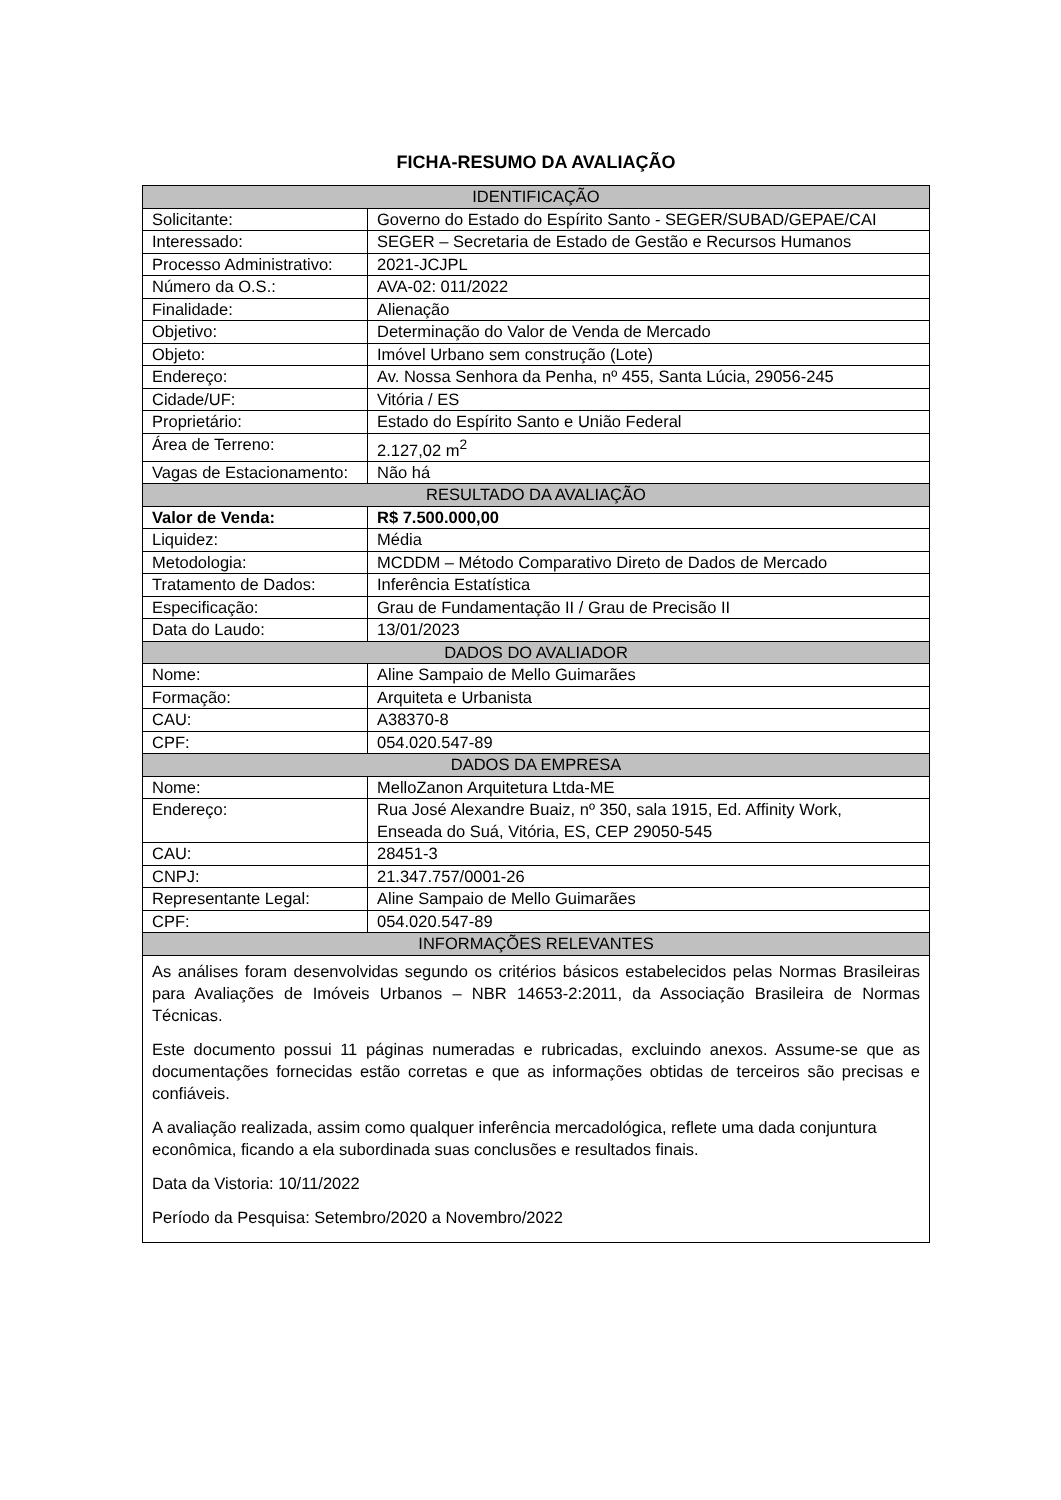FICHA-RESUMO DA AVALIAÇÃO
| IDENTIFICAÇÃO | |
| --- | --- |
| Solicitante: | Governo do Estado do Espírito Santo - SEGER/SUBAD/GEPAE/CAI |
| Interessado: | SEGER – Secretaria de Estado de Gestão e Recursos Humanos |
| Processo Administrativo: | 2021-JCJPL |
| Número da O.S.: | AVA-02: 011/2022 |
| Finalidade: | Alienação |
| Objetivo: | Determinação do Valor de Venda de Mercado |
| Objeto: | Imóvel Urbano sem construção (Lote) |
| Endereço: | Av. Nossa Senhora da Penha, nº 455, Santa Lúcia, 29056-245 |
| Cidade/UF: | Vitória / ES |
| Proprietário: | Estado do Espírito Santo e União Federal |
| Área de Terreno: | 2.127,02 m<sup>2</sup> |
| Vagas de Estacionamento: | Não há |
| RESULTADO DA AVALIAÇÃO | |
| Valor de Venda: | R$ 7.500.000,00 |
| Liquidez: | Média |
| Metodologia: | MCDDM – Método Comparativo Direto de Dados de Mercado |
| Tratamento de Dados: | Inferência Estatística |
| Especificação: | Grau de Fundamentação II / Grau de Precisão II |
| Data do Laudo: | 13/01/2023 |
| DADOS DO AVALIADOR | |
| Nome: | Aline Sampaio de Mello Guimarães |
| Formação: | Arquiteta e Urbanista |
| CAU: | A38370-8 |
| CPF: | 054.020.547-89 |
| DADOS DA EMPRESA | |
| Nome: | MelloZanon Arquitetura Ltda-ME |
| Endereço: | Rua José Alexandre Buaiz, nº 350, sala 1915, Ed. Affinity Work, Enseada do Suá, Vitória, ES, CEP 29050-545 |
| CAU: | 28451-3 |
| CNPJ: | 21.347.757/0001-26 |
| Representante Legal: | Aline Sampaio de Mello Guimarães |
| CPF: | 054.020.547-89 |
| INFORMAÇÕES RELEVANTES | |
| As análises foram desenvolvidas segundo os critérios básicos estabelecidos pelas Normas Brasileiras para Avaliações de Imóveis Urbanos – NBR 14653-2:2011, da Associação Brasileira de Normas Técnicas. Este documento possui 11 páginas numeradas e rubricadas, excluindo anexos. Assume-se que as documentações fornecidas estão corretas e que as informações obtidas de terceiros são precisas e confiáveis. A avaliação realizada, assim como qualquer inferência mercadológica, reflete uma dada conjuntura econômica, ficando a ela subordinada suas conclusões e resultados finais. Data da Vistoria: 10/11/2022 Período da Pesquisa: Setembro/2020 a Novembro/2022 | |